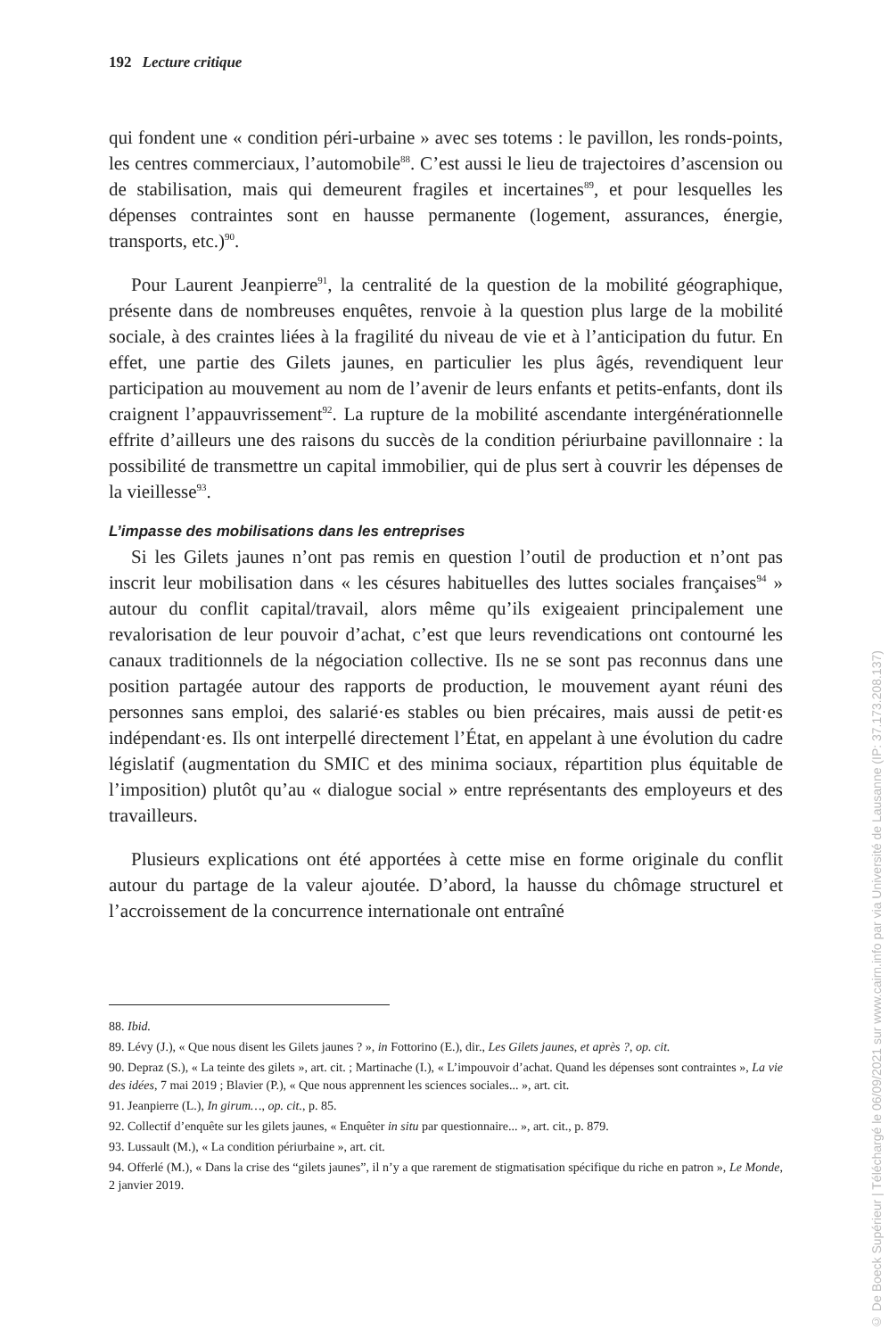192 Lecture critique
qui fondent une « condition péri-urbaine » avec ses totems : le pavillon, les ronds-points, les centres commerciaux, l’automobile<sup>88</sup>. C’est aussi le lieu de trajectoires d’ascension ou de stabilisation, mais qui demeurent fragiles et incertaines<sup>89</sup>, et pour lesquelles les dépenses contraintes sont en hausse permanente (logement, assurances, énergie, transports, etc.)<sup>90</sup>.
Pour Laurent Jeanpierre<sup>91</sup>, la centralité de la question de la mobilité géographique, présente dans de nombreuses enquêtes, renvoie à la question plus large de la mobilité sociale, à des craintes liées à la fragilité du niveau de vie et à l’anticipation du futur. En effet, une partie des Gilets jaunes, en particulier les plus âgés, revendiquent leur participation au mouvement au nom de l’avenir de leurs enfants et petits-enfants, dont ils craignent l’appauvrissement<sup>92</sup>. La rupture de la mobilité ascendante intergénérationnelle effrite d’ailleurs une des raisons du succès de la condition périurbaine pavillonnaire : la possibilité de transmettre un capital immobilier, qui de plus sert à couvrir les dépenses de la vieillesse<sup>93</sup>.
L’impasse des mobilisations dans les entreprises
Si les Gilets jaunes n’ont pas remis en question l’outil de production et n’ont pas inscrit leur mobilisation dans « les césures habituelles des luttes sociales françaises<sup>94</sup> » autour du conflit capital/travail, alors même qu’ils exigeaient principalement une revalorisation de leur pouvoir d’achat, c’est que leurs revendications ont contourné les canaux traditionnels de la négociation collective. Ils ne se sont pas reconnus dans une position partagée autour des rapports de production, le mouvement ayant réuni des personnes sans emploi, des salarié·es stables ou bien précaires, mais aussi de petit·es indépendant·es. Ils ont interpellé directement l’État, en appelant à une évolution du cadre législatif (augmentation du SMIC et des minima sociaux, répartition plus équitable de l’imposition) plutôt qu’au « dialogue social » entre représentants des employeurs et des travailleurs.
Plusieurs explications ont été apportées à cette mise en forme originale du conflit autour du partage de la valeur ajoutée. D’abord, la hausse du chômage structurel et l’accroissement de la concurrence internationale ont entraîné
88. Ibid.
89. Lévy (J.), « Que nous disent les Gilets jaunes ? », in Fottorino (E.), dir., Les Gilets jaunes, et après ?, op. cit.
90. Depraz (S.), « La teinte des gilets », art. cit. ; Martinache (I.), « L’impouvoir d’achat. Quand les dépenses sont contraintes », La vie des idées, 7 mai 2019 ; Blavier (P.), « Que nous apprennent les sciences sociales... », art. cit.
91. Jeanpierre (L.), In girum…, op. cit., p. 85.
92. Collectif d’enquête sur les gilets jaunes, « Enquêter in situ par questionnaire... », art. cit., p. 879.
93. Lussault (M.), « La condition périurbaine », art. cit.
94. Offerlé (M.), « Dans la crise des “gilets jaunes”, il n’y a que rarement de stigmatisation spécifique du riche en patron », Le Monde, 2 janvier 2019.
© De Boeck Supérieur | Téléchargé le 06/09/2021 sur www.cairn.info par via Université de Lausanne (IP: 37.173.208.137)